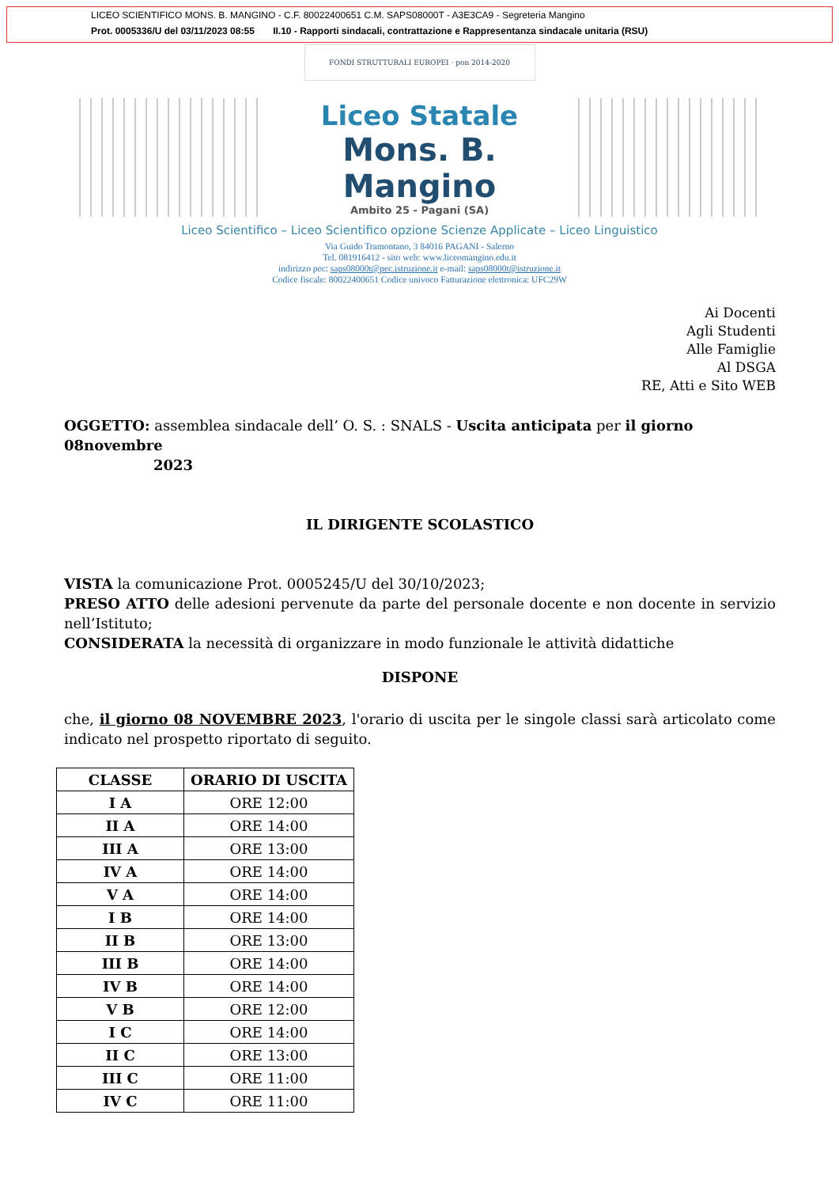LICEO SCIENTIFICO MONS. B. MANGINO - C.F. 80022400651 C.M. SAPS08000T - A3E3CA9 - Segreteria Mangino
Prot. 0005336/U del 03/11/2023 08:55 II.10 - Rapporti sindacali, contrattazione e Rappresentanza sindacale unitaria (RSU)
FONDI STRUTTURALI EUROPEI · pon 2014-2020
Liceo Statale
Mons. B. Mangino
Ambito 25 - Pagani (SA)
Liceo Scientifico – Liceo Scientifico opzione Scienze Applicate – Liceo Linguistico
Via Guido Tramontano, 3 84016 PAGANI - Salerno
Tel. 081916412 - sito web: www.liceomangino.edu.it
indirizzo pec: saps08000t@pec.istruzione.it e-mail: saps08000t@istruzione.it
Codice fiscale: 80022400651 Codice univoco Fatturazione elettronica: UFC29W
Ai Docenti
Agli Studenti
Alle Famiglie
Al DSGA
RE, Atti e Sito WEB
OGGETTO: assemblea sindacale dell’ O. S. : SNALS - Uscita anticipata per il giorno 08novembre
2023
IL DIRIGENTE SCOLASTICO
VISTA la comunicazione Prot. 0005245/U del 30/10/2023;
PRESO ATTO delle adesioni pervenute da parte del personale docente e non docente in servizio nell’Istituto;
CONSIDERATA la necessità di organizzare in modo funzionale le attività didattiche
DISPONE
che, il giorno 08 NOVEMBRE 2023, l'orario di uscita per le singole classi sarà articolato come indicato nel prospetto riportato di seguito.
| CLASSE | ORARIO DI USCITA |
| --- | --- |
| I A | ORE 12:00 |
| II A | ORE 14:00 |
| III A | ORE 13:00 |
| IV A | ORE 14:00 |
| V A | ORE 14:00 |
| I B | ORE 14:00 |
| II B | ORE 13:00 |
| III B | ORE 14:00 |
| IV B | ORE 14:00 |
| V B | ORE 12:00 |
| I C | ORE 14:00 |
| II C | ORE 13:00 |
| III C | ORE 11:00 |
| IV C | ORE 11:00 |